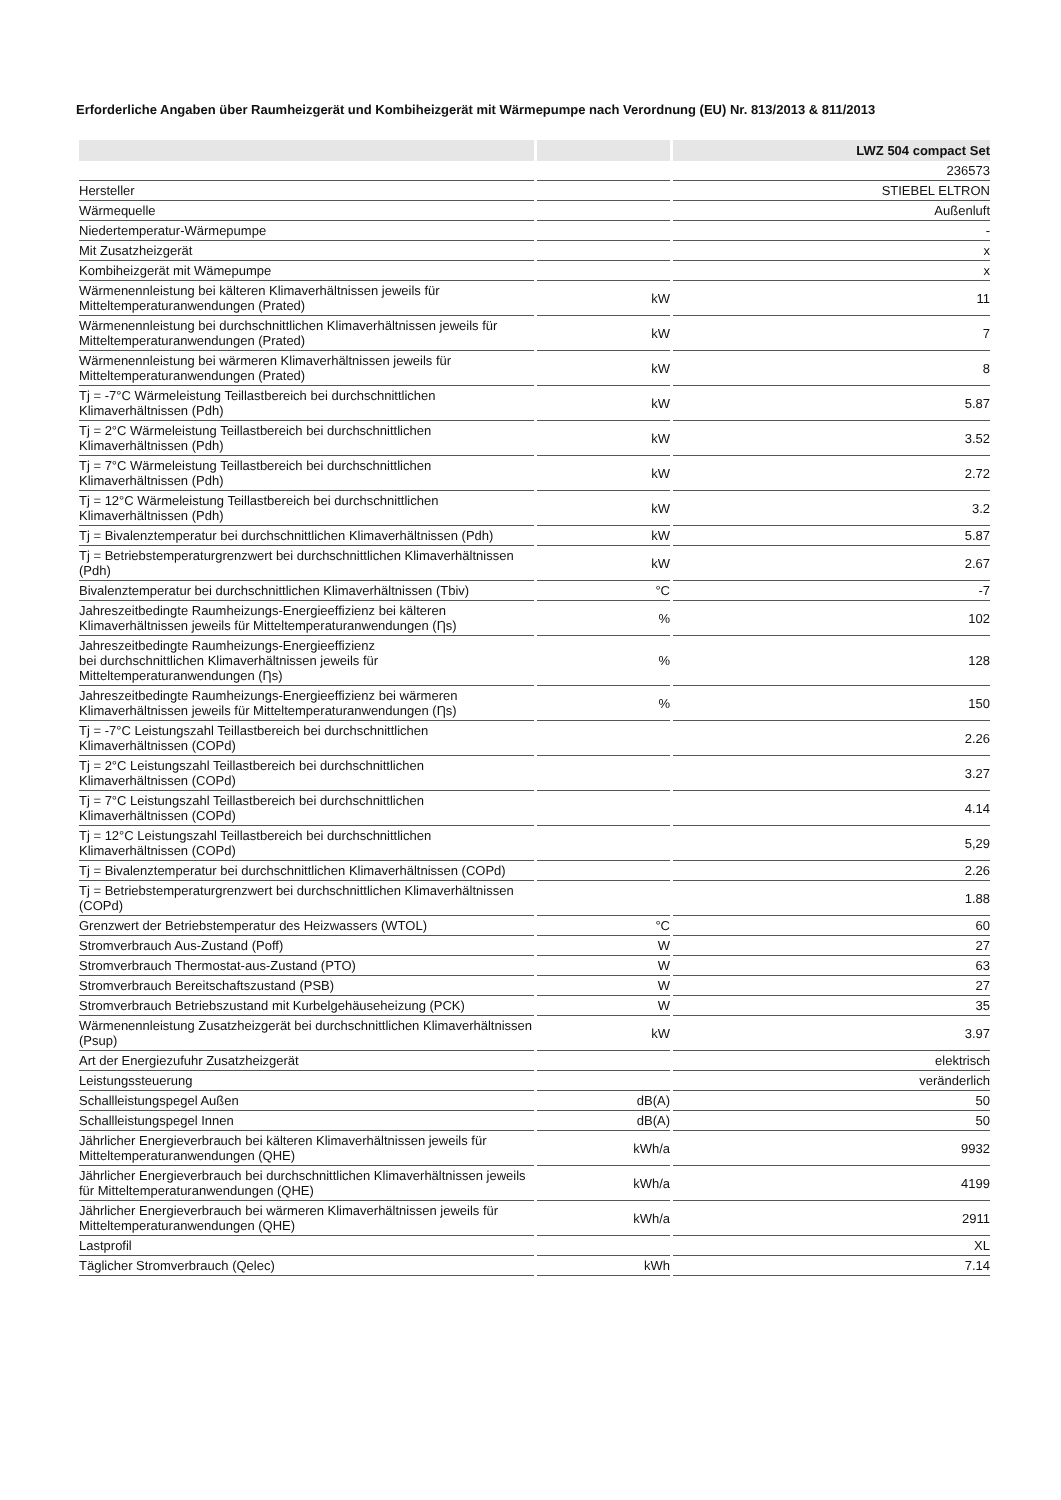Erforderliche Angaben über Raumheizgerät und Kombiheizgerät mit Wärmepumpe nach Verordnung (EU) Nr. 813/2013 & 811/2013
| | | LWZ 504 compact Set |
| --- | --- | --- |
| | | 236573 |
| Hersteller | | STIEBEL ELTRON |
| Wärmequelle | | Außenluft |
| Niedertemperatur-Wärmepumpe | | - |
| Mit Zusatzheizgerät | | x |
| Kombiheizgerät mit Wämepumpe | | x |
| Wärmenennleistung bei kälteren Klimaverhältnissen jeweils für Mitteltemperaturanwendungen (Prated) | kW | 11 |
| Wärmenennleistung bei durchschnittlichen Klimaverhältnissen jeweils für Mitteltemperaturanwendungen (Prated) | kW | 7 |
| Wärmenennleistung bei wärmeren Klimaverhältnissen jeweils für Mitteltemperaturanwendungen (Prated) | kW | 8 |
| Tj = -7°C Wärmeleistung Teillastbereich bei durchschnittlichen Klimaverhältnissen (Pdh) | kW | 5.87 |
| Tj = 2°C Wärmeleistung Teillastbereich bei durchschnittlichen Klimaverhältnissen (Pdh) | kW | 3.52 |
| Tj = 7°C Wärmeleistung Teillastbereich bei durchschnittlichen Klimaverhältnissen (Pdh) | kW | 2.72 |
| Tj = 12°C Wärmeleistung Teillastbereich bei durchschnittlichen Klimaverhältnissen (Pdh) | kW | 3.2 |
| Tj = Bivalenztemperatur bei durchschnittlichen Klimaverhältnissen (Pdh) | kW | 5.87 |
| Tj = Betriebstemperaturgrenzwert bei durchschnittlichen Klimaverhältnissen (Pdh) | kW | 2.67 |
| Bivalenztemperatur bei durchschnittlichen Klimaverhältnissen (Tbiv) | °C | -7 |
| Jahreszeitbedingte Raumheizungs-Energieeffizienz bei kälteren Klimaverhältnissen jeweils für Mitteltemperaturanwendungen (Ƞs) | % | 102 |
| Jahreszeitbedingte Raumheizungs-Energieeffizienz bei durchschnittlichen Klimaverhältnissen jeweils für Mitteltemperaturanwendungen (Ƞs) | % | 128 |
| Jahreszeitbedingte Raumheizungs-Energieeffizienz bei wärmeren Klimaverhältnissen jeweils für Mitteltemperaturanwendungen (Ƞs) | % | 150 |
| Tj = -7°C Leistungszahl Teillastbereich bei durchschnittlichen Klimaverhältnissen (COPd) | | 2.26 |
| Tj = 2°C Leistungszahl Teillastbereich bei durchschnittlichen Klimaverhältnissen (COPd) | | 3.27 |
| Tj = 7°C Leistungszahl Teillastbereich bei durchschnittlichen Klimaverhältnissen (COPd) | | 4.14 |
| Tj = 12°C Leistungszahl Teillastbereich bei durchschnittlichen Klimaverhältnissen (COPd) | | 5,29 |
| Tj = Bivalenztemperatur bei durchschnittlichen Klimaverhältnissen (COPd) | | 2.26 |
| Tj = Betriebstemperaturgrenzwert bei durchschnittlichen Klimaverhältnissen (COPd) | | 1.88 |
| Grenzwert der Betriebstemperatur des Heizwassers (WTOL) | °C | 60 |
| Stromverbrauch Aus-Zustand (Poff) | W | 27 |
| Stromverbrauch Thermostat-aus-Zustand (PTO) | W | 63 |
| Stromverbrauch Bereitschaftszustand (PSB) | W | 27 |
| Stromverbrauch Betriebszustand mit Kurbelgehäuseheizung (PCK) | W | 35 |
| Wärmenennleistung Zusatzheizgerät bei durchschnittlichen Klimaverhältnissen (Psup) | kW | 3.97 |
| Art der Energiezufuhr Zusatzheizgerät | | elektrisch |
| Leistungssteuerung | | veränderlich |
| Schallleistungspegel Außen | dB(A) | 50 |
| Schallleistungspegel Innen | dB(A) | 50 |
| Jährlicher Energieverbrauch bei kälteren Klimaverhältnissen jeweils für Mitteltemperaturanwendungen (QHE) | kWh/a | 9932 |
| Jährlicher Energieverbrauch bei durchschnittlichen Klimaverhältnissen jeweils für Mitteltemperaturanwendungen (QHE) | kWh/a | 4199 |
| Jährlicher Energieverbrauch bei wärmeren Klimaverhältnissen jeweils für Mitteltemperaturanwendungen (QHE) | kWh/a | 2911 |
| Lastprofil | | XL |
| Täglicher Stromverbrauch (Qelec) | kWh | 7.14 |